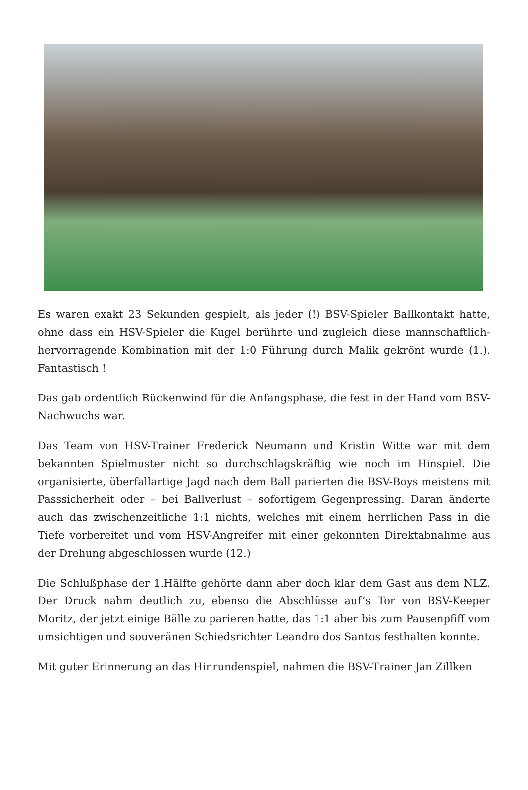Es waren exakt 23 Sekunden gespielt, als jeder (!) BSV-Spieler Ballkontakt hatte, ohne dass ein HSV-Spieler die Kugel berührte und zugleich diese mannschaftlich-hervorragende Kombination mit der 1:0 Führung durch Malik gekrönt wurde (1.). Fantastisch !
Das gab ordentlich Rückenwind für die Anfangsphase, die fest in der Hand vom BSV-Nachwuchs war.
Das Team von HSV-Trainer Frederick Neumann und Kristin Witte war mit dem bekannten Spielmuster nicht so durchschlagskräftig wie noch im Hinspiel. Die organisierte, überfallartige Jagd nach dem Ball parierten die BSV-Boys meistens mit Passsicherheit oder – bei Ballverlust – sofortigem Gegenpressing. Daran änderte auch das zwischenzeitliche 1:1 nichts, welches mit einem herrlichen Pass in die Tiefe vorbereitet und vom HSV-Angreifer mit einer gekonnten Direktabnahme aus der Drehung abgeschlossen wurde (12.)
Die Schlußphase der 1.Hälfte gehörte dann aber doch klar dem Gast aus dem NLZ. Der Druck nahm deutlich zu, ebenso die Abschlüsse auf’s Tor von BSV-Keeper Moritz, der jetzt einige Bälle zu parieren hatte, das 1:1 aber bis zum Pausenpfiff vom umsichtigen und souveränen Schiedsrichter Leandro dos Santos festhalten konnte.
Mit guter Erinnerung an das Hinrundenspiel, nahmen die BSV-Trainer Jan Zillken